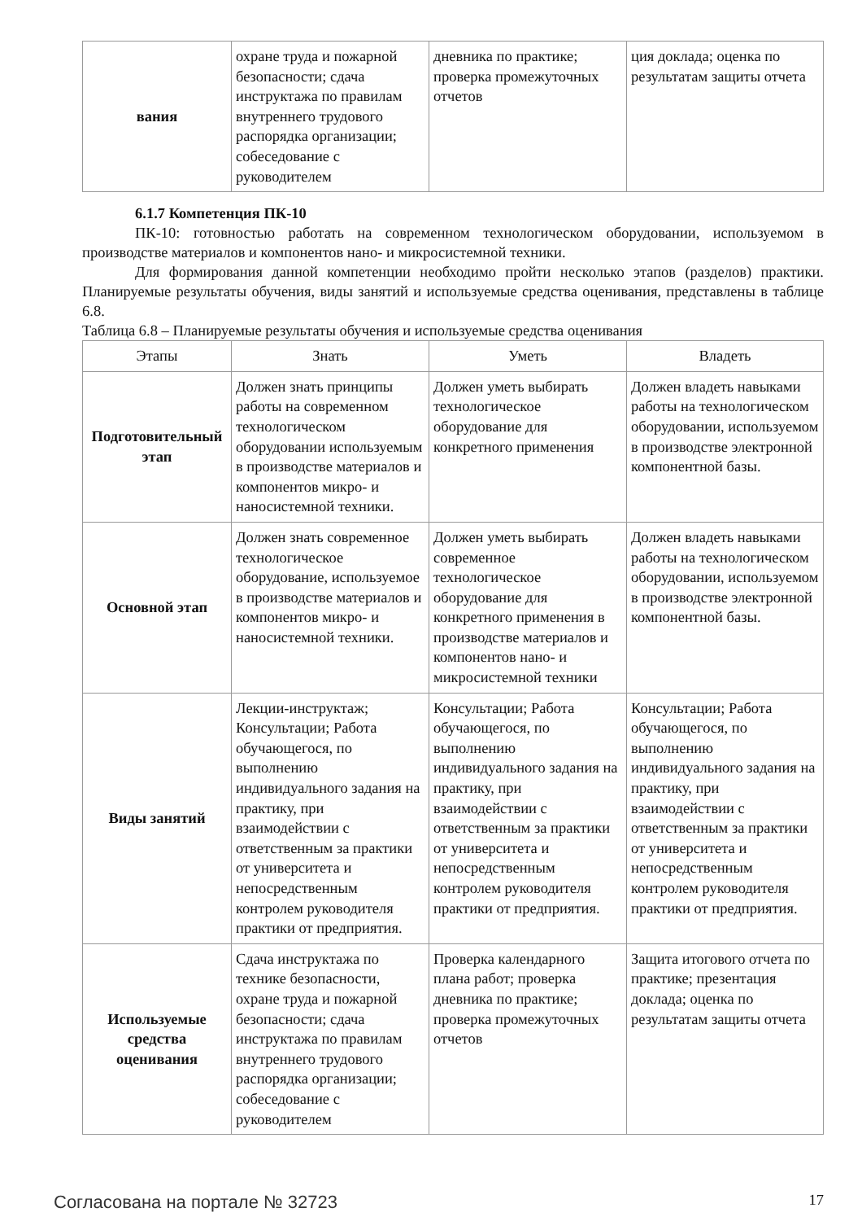| вания | охране труда и пожарной безопасности; сдача инструктажа по правилам внутреннего трудового распорядка организации; собеседование с руководителем | дневника по практике; проверка промежуточных отчетов | ция доклада; оценка по результатам защиты отчета |
6.1.7 Компетенция ПК-10
ПК-10: готовностью работать на современном технологическом оборудовании, используемом в производстве материалов и компонентов нано- и микросистемной техники.
Для формирования данной компетенции необходимо пройти несколько этапов (разделов) практики. Планируемые результаты обучения, виды занятий и используемые средства оценивания, представлены в таблице 6.8.
Таблица 6.8 – Планируемые результаты обучения и используемые средства оценивания
| Этапы | Знать | Уметь | Владеть |
| --- | --- | --- | --- |
| Подготовительный этап | Должен знать принципы работы на современном технологическом оборудовании используемым в производстве материалов и компонентов микро- и наносистемной техники. | Должен уметь выбирать технологическое оборудование для конкретного применения | Должен владеть навыками работы на технологическом оборудовании, используемом в производстве электронной компонентной базы. |
| Основной этап | Должен знать современное технологическое оборудование, используемое в производстве материалов и компонентов микро- и наносистемной техники. | Должен уметь выбирать современное технологическое оборудование для конкретного применения в производстве материалов и компонентов нано- и микросистемной техники | Должен владеть навыками работы на технологическом оборудовании, используемом в производстве электронной компонентной базы. |
| Виды занятий | Лекции-инструктаж; Консультации; Работа обучающегося, по выполнению индивидуального задания на практику, при взаимодействии с ответственным за практики от университета и непосредственным контролем руководителя практики от предприятия. | Консультации; Работа обучающегося, по выполнению индивидуального задания на практику, при взаимодействии с ответственным за практики от университета и непосредственным контролем руководителя практики от предприятия. | Консультации; Работа обучающегося, по выполнению индивидуального задания на практику, при взаимодействии с ответственным за практики от университета и непосредственным контролем руководителя практики от предприятия. |
| Используемые средства оценивания | Сдача инструктажа по технике безопасности, охране труда и пожарной безопасности; сдача инструктажа по правилам внутреннего трудового распорядка организации; собеседование с руководителем | Проверка календарного плана работ; проверка дневника по практике; проверка промежуточных отчетов | Защита итогового отчета по практике; презентация доклада; оценка по результатам защиты отчета |
Согласована на портале № 32723
17